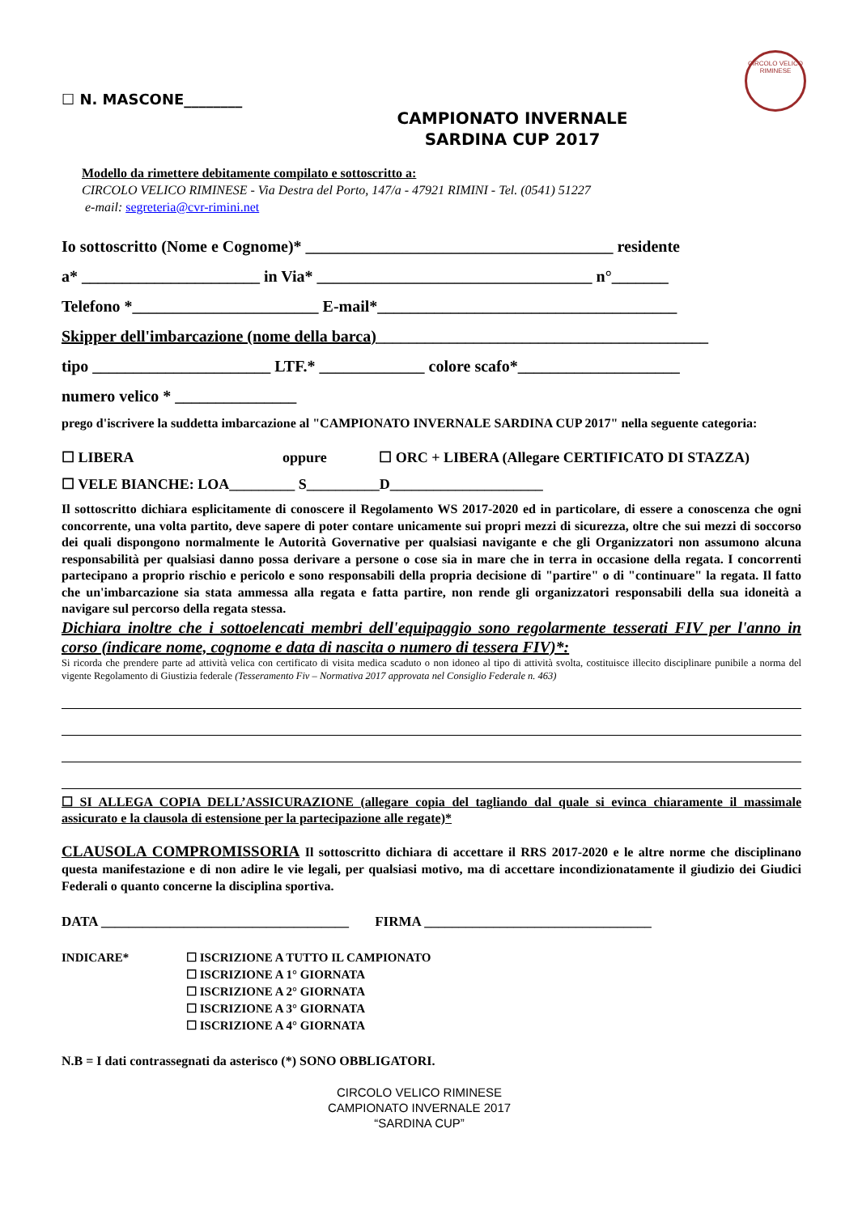CIRCOLO VELICO RIMINESE
☐ N. MASCONE________
CAMPIONATO INVERNALE
SARDINA CUP 2017
Modello da rimettere debitamente compilato e sottoscritto a:
CIRCOLO VELICO RIMINESE - Via Destra del Porto, 147/a - 47921 RIMINI - Tel. (0541) 51227
e-mail: segreteria@cvr-rimini.net
Io sottoscritto (Nome e Cognome)* ______________________________________ residente
a* ______________________ in Via* __________________________________ n°_______
Telefono *_______________________ E-mail*_____________________________________
Skipper dell'imbarcazione (nome della barca)_________________________________________
tipo ______________________ LTF.* _____________ colore scafo*____________________
numero velico * _______________
prego d'iscrivere la suddetta imbarcazione al "CAMPIONATO INVERNALE SARDINA CUP 2017" nella seguente categoria:
☐ LIBERA oppure ☐ ORC + LIBERA (Allegare CERTIFICATO DI STAZZA)
☐ VELE BIANCHE: LOA_________ S__________D_____________________
Il sottoscritto dichiara esplicitamente di conoscere il Regolamento WS 2017-2020 ed in particolare, di essere a conoscenza che ogni concorrente, una volta partito, deve sapere di poter contare unicamente sui propri mezzi di sicurezza, oltre che sui mezzi di soccorso dei quali dispongono normalmente le Autorità Governative per qualsiasi navigante e che gli Organizzatori non assumono alcuna responsabilità per qualsiasi danno possa derivare a persone o cose sia in mare che in terra in occasione della regata. I concorrenti partecipano a proprio rischio e pericolo e sono responsabili della propria decisione di "partire" o di "continuare" la regata. Il fatto che un'imbarcazione sia stata ammessa alla regata e fatta partire, non rende gli organizzatori responsabili della sua idoneità a navigare sul percorso della regata stessa.
Dichiara inoltre che i sottoelencati membri dell'equipaggio sono regolarmente tesserati FIV per l'anno in corso (indicare nome, cognome e data di nascita o numero di tessera FIV)*:
Si ricorda che prendere parte ad attività velica con certificato di visita medica scaduto o non idoneo al tipo di attività svolta, costituisce illecito disciplinare punibile a norma del vigente Regolamento di Giustizia federale (Tesseramento Fiv – Normativa 2017 approvata nel Consiglio Federale n. 463)
☐ SI ALLEGA COPIA DELL’ASSICURAZIONE (allegare copia del tagliando dal quale si evinca chiaramente il massimale assicurato e la clausola di estensione per la partecipazione alle regate)*
CLAUSOLA COMPROMISSORIA Il sottoscritto dichiara di accettare il RRS 2017-2020 e le altre norme che disciplinano questa manifestazione e di non adire le vie legali, per qualsiasi motivo, ma di accettare incondizionatamente il giudizio dei Giudici Federali o quanto concerne la disciplina sportiva.
DATA ____________________________________ FIRMA _________________________________
INDICARE* ☐ ISCRIZIONE A TUTTO IL CAMPIONATO
☐ ISCRIZIONE A 1° GIORNATA
☐ ISCRIZIONE A 2° GIORNATA
☐ ISCRIZIONE A 3° GIORNATA
☐ ISCRIZIONE A 4° GIORNATA
N.B = I dati contrassegnati da asterisco (*) SONO OBBLIGATORI.
CIRCOLO VELICO RIMINESE
CAMPIONATO INVERNALE 2017
“SARDINA CUP”